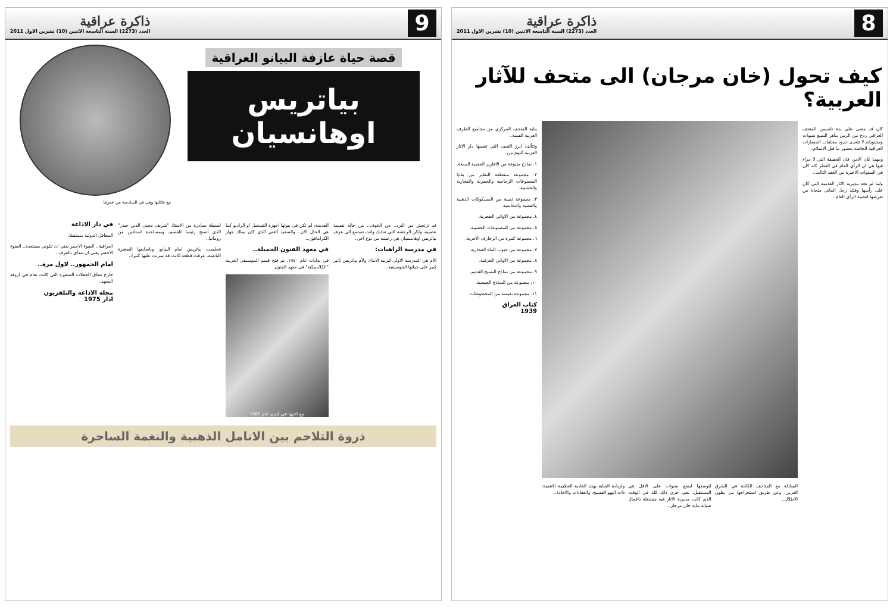9
ذاكرة عراقية
العدد (2273) السنة التاسعة الاثنين (10) تشرين الاول 2011
قصة حياة عازفة البيانو العراقية
بياتريس اوهانسيان
مع عائلتها وهي في السادسة من عمرها
قد ترتعش من البرد.. من الخوف.. من حالة نفسية عصبية، ولكن الرعشة التي تنتابك وانت تستمع الى عزف بياتريس اوهانيسيان هي رعشة من نوع آخر..
في مدرسة الراهبات:
الام هي المدرسة الاولى لتربية الابناء، ولأم بياتريس تأثير كبير على حياتها الموسيقية..
القديمة، لم تكن في بيوتها اجهزة التسجيل او الراديو كما هي الحال الان.. والسعيد الغني الذي كان يملك جهاز الكرامافون..
في معهد الفنون الجميلة..
في بدايات عام ١٩٤٠، تم فتح قسم الموسيقى الغربية "الكلاسيكية" في معهد الفنون.
مع اخيها في لندن عام ١٩٥٣
لجميلة بمبادرة من الاستاذ "شريف محيي الدين حيدر" الذي اصبح رئيسا للقسم، وبمساعدة استاذين من رومانيا..
فجلست بياتريس امام البيانو، وباصابعها الصغيرة الناعمة، عزفت قطعة كانت قد تمرنت عليها كثيرا..
في دار الاذاعة
المحافل الدولية مستقبلا.
العراقية.. الضوء الاحمر يعني ان تكوني مستعدة.. الضوء الاخضر يعني ان تبدأي بالعزف..
امام الجمهور.. لاول مرة..
خارج نطاق الحفلات الصغيرة التي كانت تقام في اروقة المعهد..
مجلة الاذاعة والتلفزيون
اذار 1975
ذروة التلاحم بين الانامل الذهبية والنغمة الساحرة
8
ذاكرة عراقية
العدد (2273) السنة التاسعة الاثنين (10) تشرين الاول 2011
كيف تحول (خان مرجان) الى متحف للآثار العربية؟
كان قد مضى على بدء تاسيس المتحف العراقي ردح من الزمن يناهز التسع سنوات ومحتوياته لا تتعدى حدود مخلفات الحضارات العراقية الخاصة بعصور ما قبل الاسلام..
ومهما كان الامر، فان الحقيقة التي لا مراء فيها هي ان الرأي العام في القطر كله كان في السنوات الاخيرة من العقد الثالث..
ولما لم تجد مديرية الاثار القديمة التي كان على رأسها وقتئذ رجل الماني منجاة من تعرضها لغضبة الرأي العام..
المبادلة مع المتاحف الكائنة في الشرق العربي، وعن طريق استخراجها من بطون الاطلال..
لتوسعها لبضع سنوات على الاقل في المستقبل. نعم، جرى ذلك كله في الوقت الذي كانت مديرية الاثار فيه منشغلة باعمال صيانة بناية خان مرجان..
ولزيادة العناية بهذه العادية العظيمة الاهمية: ذات البهو الفسيح، والعقادات والاخاذة..
بناية المتحف المركزي من مجاميع الطرف العربية القيمة..
وتتألف ابرز التحف التي تضمها دار الاثار العربية اليوم من:
١. نماذج متنوعة من الافاريز الجصية البديعة.
٢. مجموعة منقطعة النظير من بقايا المصنوعات الزجاجية والحجرية والفخارية والخشبية.
٣. مجموعة ثمينة من المسكوكات الذهبية والفضية والنحاسية.
٤. مجموعة من الاواني الحجرية.
٥. مجموعة من المصنوعات الخشبية.
٦. مجموعة كبيرة من الزخارف الاجرية.
٧. مجموعة من حبوب الماء الفخارية.
٨. مجموعة من الاواني الخزفية.
٩. مجموعة من نماذج النسيج القديم.
١٠. مجموعة من النماذج الجبسية.
١١. مجموعة نفيسة من المخطوطات.
كتاب العراق
1939